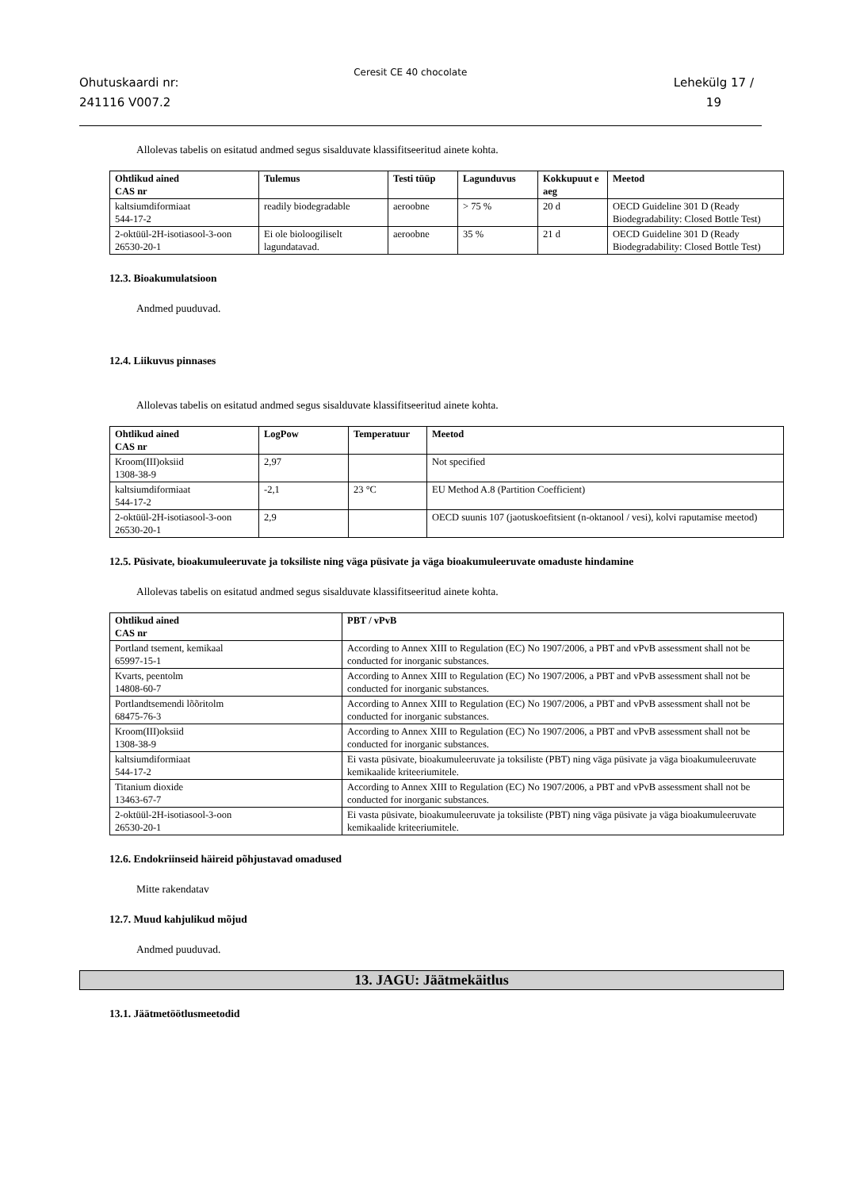Ohutuskaardi nr:
241116 V007.2
Ceresit CE 40 chocolate
Lehekülg 17 /
19
Allolevas tabelis on esitatud andmed segus sisalduvate klassifitseeritud ainete kohta.
| Ohtlikud ained CAS nr | Tulemus | Testi tüüp | Lagunduvus | Kokkupuut e aeg | Meetod |
| --- | --- | --- | --- | --- | --- |
| kaltsiumdiformiaat 544-17-2 | readily biodegradable | aeroobne | > 75 % | 20 d | OECD Guideline 301 D (Ready Biodegradability: Closed Bottle Test) |
| 2-oktüül-2H-isotiasool-3-oon 26530-20-1 | Ei ole bioloogiliselt lagundatavad. | aeroobne | 35 % | 21 d | OECD Guideline 301 D (Ready Biodegradability: Closed Bottle Test) |
12.3. Bioakumulatsioon
Andmed puuduvad.
12.4. Liikuvus pinnases
Allolevas tabelis on esitatud andmed segus sisalduvate klassifitseeritud ainete kohta.
| Ohtlikud ained CAS nr | LogPow | Temperatuur | Meetod |
| --- | --- | --- | --- |
| Kroom(III)oksiid 1308-38-9 | 2,97 | | Not specified |
| kaltsiumdiformiaat 544-17-2 | -2,1 | 23 °C | EU Method A.8 (Partition Coefficient) |
| 2-oktüül-2H-isotiasool-3-oon 26530-20-1 | 2,9 | | OECD suunis 107 (jaotuskoefitsient (n-oktanool / vesi), kolvi raputamise meetod) |
12.5. Püsivate, bioakumuleeruvate ja toksiliste ning väga püsivate ja väga bioakumuleeruvate omaduste hindamine
Allolevas tabelis on esitatud andmed segus sisalduvate klassifitseeritud ainete kohta.
| Ohtlikud ained CAS nr | PBT / vPvB |
| --- | --- |
| Portland tsement, kemikaal 65997-15-1 | According to Annex XIII to Regulation (EC) No 1907/2006, a PBT and vPvB assessment shall not be conducted for inorganic substances. |
| Kvarts, peentolm 14808-60-7 | According to Annex XIII to Regulation (EC) No 1907/2006, a PBT and vPvB assessment shall not be conducted for inorganic substances. |
| Portlandtsemendi lõõritolm 68475-76-3 | According to Annex XIII to Regulation (EC) No 1907/2006, a PBT and vPvB assessment shall not be conducted for inorganic substances. |
| Kroom(III)oksiid 1308-38-9 | According to Annex XIII to Regulation (EC) No 1907/2006, a PBT and vPvB assessment shall not be conducted for inorganic substances. |
| kaltsiumdiformiaat 544-17-2 | Ei vasta püsivate, bioakumuleeruvate ja toksiliste (PBT) ning väga püsivate ja väga bioakumuleeruvate kemikaalide kriteeriumitele. |
| Titanium dioxide 13463-67-7 | According to Annex XIII to Regulation (EC) No 1907/2006, a PBT and vPvB assessment shall not be conducted for inorganic substances. |
| 2-oktüül-2H-isotiasool-3-oon 26530-20-1 | Ei vasta püsivate, bioakumuleeruvate ja toksiliste (PBT) ning väga püsivate ja väga bioakumuleeruvate kemikaalide kriteeriumitele. |
12.6. Endokriinseid häireid põhjustavad omadused
Mitte rakendatav
12.7. Muud kahjulikud mõjud
Andmed puuduvad.
13. JAGU: Jäätmekäitlus
13.1. Jäätmetöötlusmeetodid